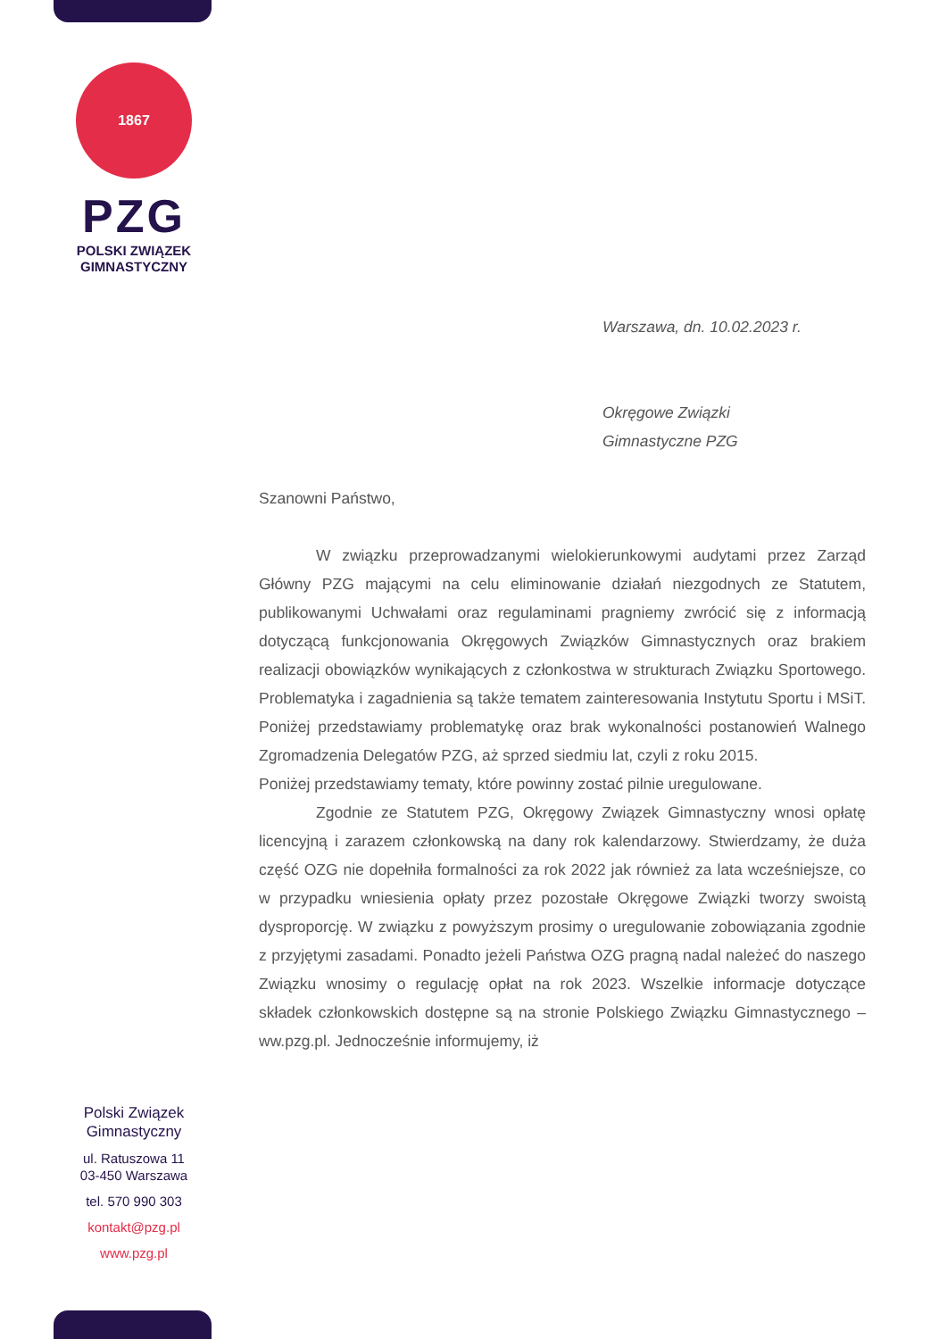1867
PZG
POLSKI ZWIĄZEK
GIMNASTYCZNY
Warszawa, dn. 10.02.2023 r.
Okręgowe Związki
Gimnastyczne PZG
Szanowni Państwo,
W związku przeprowadzanymi wielokierunkowymi audytami przez Zarząd Główny PZG mającymi na celu eliminowanie działań niezgodnych ze Statutem, publikowanymi Uchwałami oraz regulaminami pragniemy zwrócić się z informacją dotyczącą funkcjonowania Okręgowych Związków Gimnastycznych oraz brakiem realizacji obowiązków wynikających z członkostwa w strukturach Związku Sportowego. Problematyka i zagadnienia są także tematem zainteresowania Instytutu Sportu i MSiT. Poniżej przedstawiamy problematykę oraz brak wykonalności postanowień Walnego Zgromadzenia Delegatów PZG, aż sprzed siedmiu lat, czyli z roku 2015.
Poniżej przedstawiamy tematy, które powinny zostać pilnie uregulowane.
Zgodnie ze Statutem PZG, Okręgowy Związek Gimnastyczny wnosi opłatę licencyjną i zarazem członkowską na dany rok kalendarzowy. Stwierdzamy, że duża część OZG nie dopełniła formalności za rok 2022 jak również za lata wcześniejsze, co w przypadku wniesienia opłaty przez pozostałe Okręgowe Związki tworzy swoistą dysproporcję. W związku z powyższym prosimy o uregulowanie zobowiązania zgodnie z przyjętymi zasadami. Ponadto jeżeli Państwa OZG pragną nadal należeć do naszego Związku wnosimy o regulację opłat na rok 2023. Wszelkie informacje dotyczące składek członkowskich dostępne są na stronie Polskiego Związku Gimnastycznego – ww.pzg.pl. Jednocześnie informujemy, iż
Polski Związek
Gimnastyczny
ul. Ratuszowa 11
03-450 Warszawa
tel. 570 990 303
kontakt@pzg.pl
www.pzg.pl